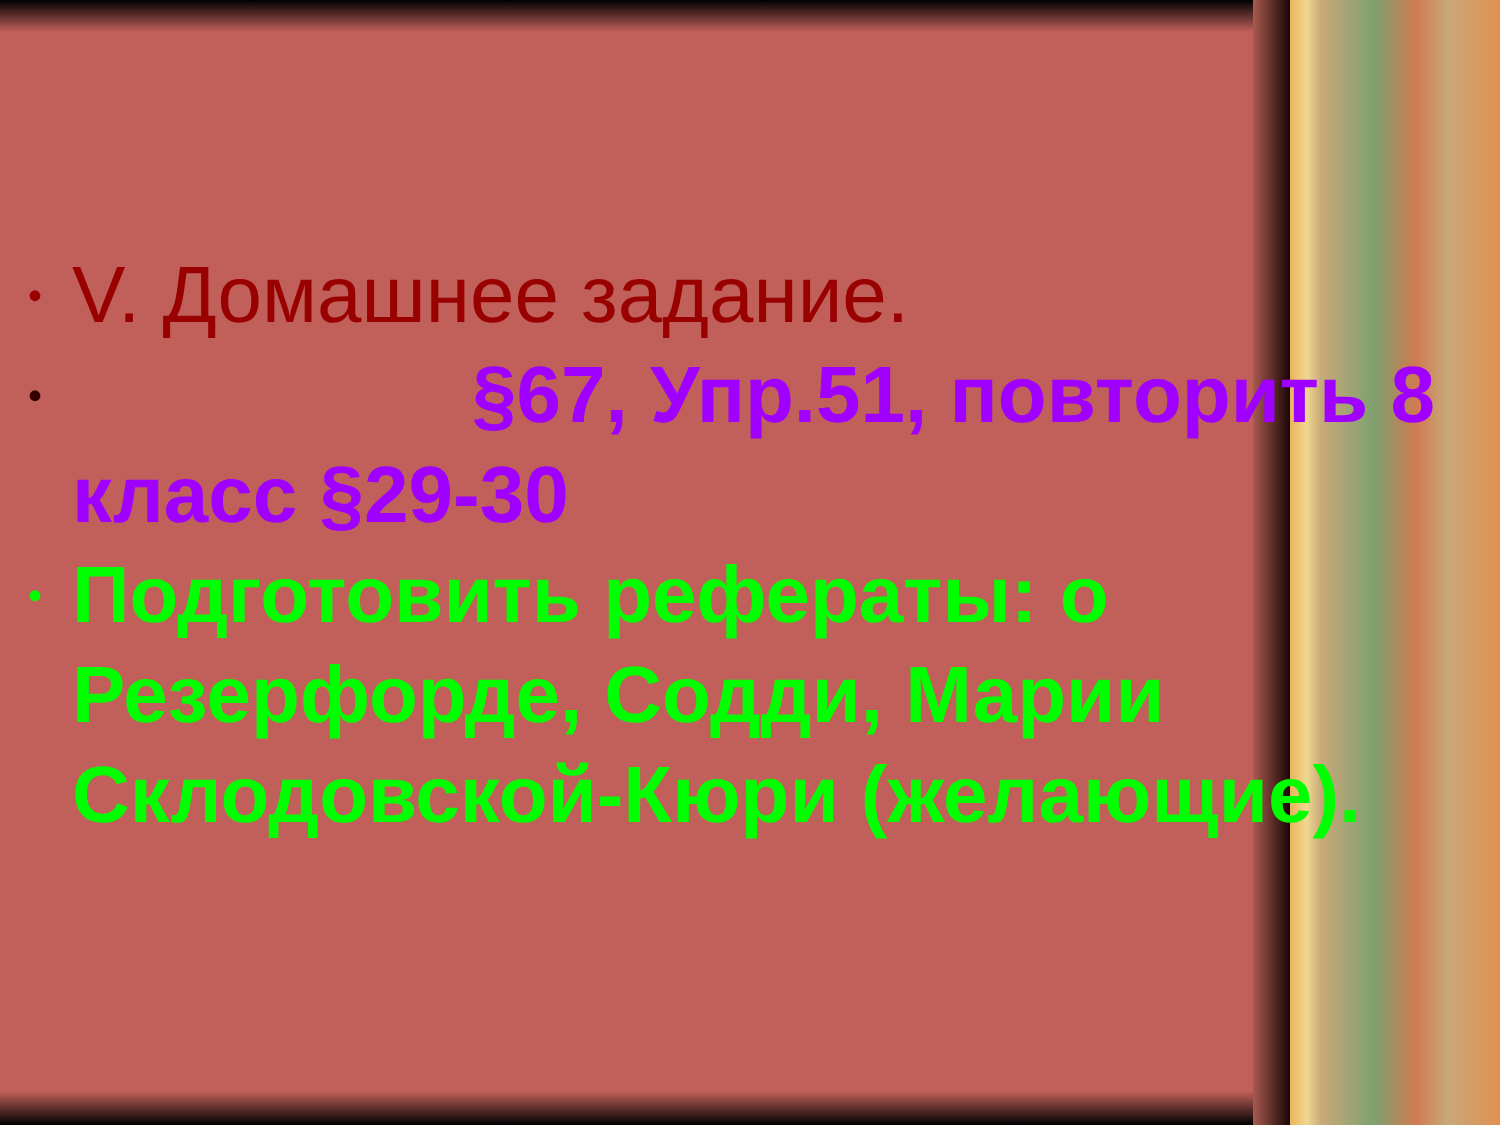• V. Домашнее задание.
• §67, Упр.51, повторить 8 класс §29-30
• Подготовить рефераты: о Резерфорде, Содди, Марии Склодовской-Кюри (желающие).